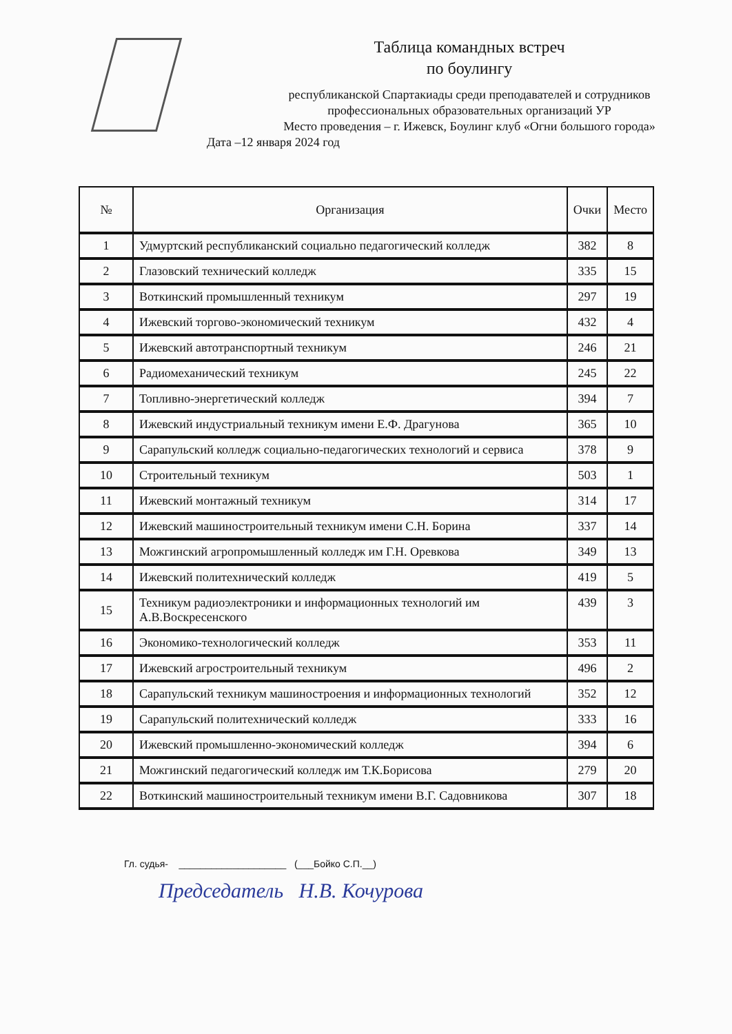Таблица командных встреч
по боулингу
республиканской Спартакиады среди преподавателей и сотрудников
профессиональных образовательных организаций УР
Место проведения – г. Ижевск, Боулинг клуб «Огни большого города»
Дата –12 января 2024 год
| № | Организация | Очки | Место |
| --- | --- | --- | --- |
| 1 | Удмуртский республиканский социально педагогический колледж | 382 | 8 |
| 2 | Глазовский технический колледж | 335 | 15 |
| 3 | Воткинский промышленный техникум | 297 | 19 |
| 4 | Ижевский торгово-экономический техникум | 432 | 4 |
| 5 | Ижевский автотранспортный техникум | 246 | 21 |
| 6 | Радиомеханический техникум | 245 | 22 |
| 7 | Топливно-энергетический колледж | 394 | 7 |
| 8 | Ижевский индустриальный техникум имени Е.Ф. Драгунова | 365 | 10 |
| 9 | Сарапульский колледж социально-педагогических технологий и сервиса | 378 | 9 |
| 10 | Строительный техникум | 503 | 1 |
| 11 | Ижевский монтажный техникум | 314 | 17 |
| 12 | Ижевский машиностроительный техникум имени С.Н. Борина | 337 | 14 |
| 13 | Можгинский агропромышленный колледж им Г.Н. Оревкова | 349 | 13 |
| 14 | Ижевский политехнический колледж | 419 | 5 |
| 15 | Техникум радиоэлектроники и информационных технологий им А.В.Воскресенского | 439 | 3 |
| 16 | Экономико-технологический колледж | 353 | 11 |
| 17 | Ижевский агростроительный техникум | 496 | 2 |
| 18 | Сарапульский техникум машиностроения и информационных технологий | 352 | 12 |
| 19 | Сарапульский политехнический колледж | 333 | 16 |
| 20 | Ижевский промышленно-экономический колледж | 394 | 6 |
| 21 | Можгинский педагогический колледж им Т.К.Борисова | 279 | 20 |
| 22 | Воткинский машиностроительный техникум имени В.Г. Садовникова | 307 | 18 |
Гл. судья- ____________________ (___Бойко С.П.__)
Председатель Н.В. Кочурова